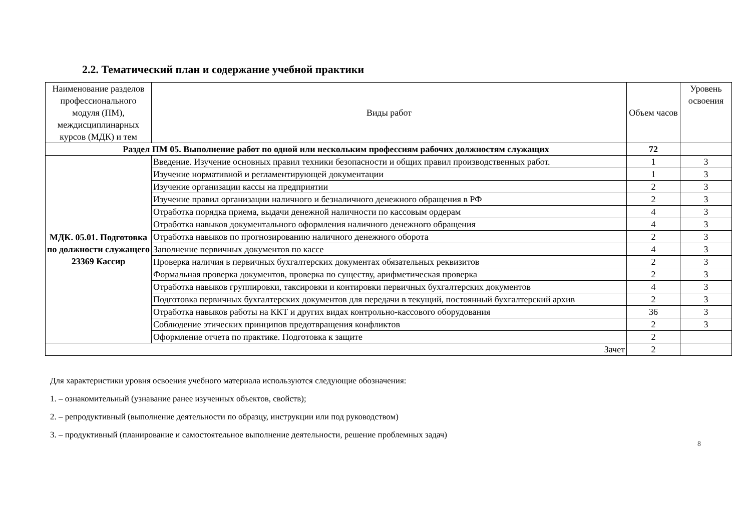2.2. Тематический план и содержание учебной практики
| Наименование разделов профессионального модуля (ПМ), междисциплинарных курсов (МДК) и тем | Виды работ | Объем часов | Уровень освоения |
| --- | --- | --- | --- |
| Раздел ПМ 05. Выполнение работ по одной или нескольким профессиям рабочих должностям служащих | | 72 | |
| МДК. 05.01. Подготовка по должности служащего 23369 Кассир | Введение. Изучение основных правил техники безопасности и общих правил производственных работ. | 1 | 3 |
| | Изучение нормативной и регламентирующей документации | 1 | 3 |
| | Изучение организации кассы на предприятии | 2 | 3 |
| | Изучение правил организации наличного и безналичного денежного обращения в РФ | 2 | 3 |
| | Отработка порядка приема, выдачи денежной наличности по кассовым ордерам | 4 | 3 |
| | Отработка навыков документального оформления наличного денежного обращения | 4 | 3 |
| | Отработка навыков по прогнозированию наличного денежного оборота | 2 | 3 |
| | Заполнение первичных документов по кассе | 4 | 3 |
| | Проверка наличия в первичных бухгалтерских документах обязательных реквизитов | 2 | 3 |
| | Формальная проверка документов, проверка по существу, арифметическая проверка | 2 | 3 |
| | Отработка навыков группировки, таксировки и контировки первичных бухгалтерских документов | 4 | 3 |
| | Подготовка первичных бухгалтерских документов для передачи в текущий, постоянный бухгалтерский архив | 2 | 3 |
| | Отработка навыков работы на ККТ и других видах контрольно-кассового оборудования | 36 | 3 |
| | Соблюдение этических принципов предотвращения конфликтов | 2 | 3 |
| | Оформление отчета по практике. Подготовка к защите | 2 | |
| Зачет | | 2 | |
Для характеристики уровня освоения учебного материала используются следующие обозначения:
1. – ознакомительный (узнавание ранее изученных объектов, свойств);
2. – репродуктивный (выполнение деятельности по образцу, инструкции или под руководством)
3. – продуктивный (планирование и самостоятельное выполнение деятельности, решение проблемных задач)
8